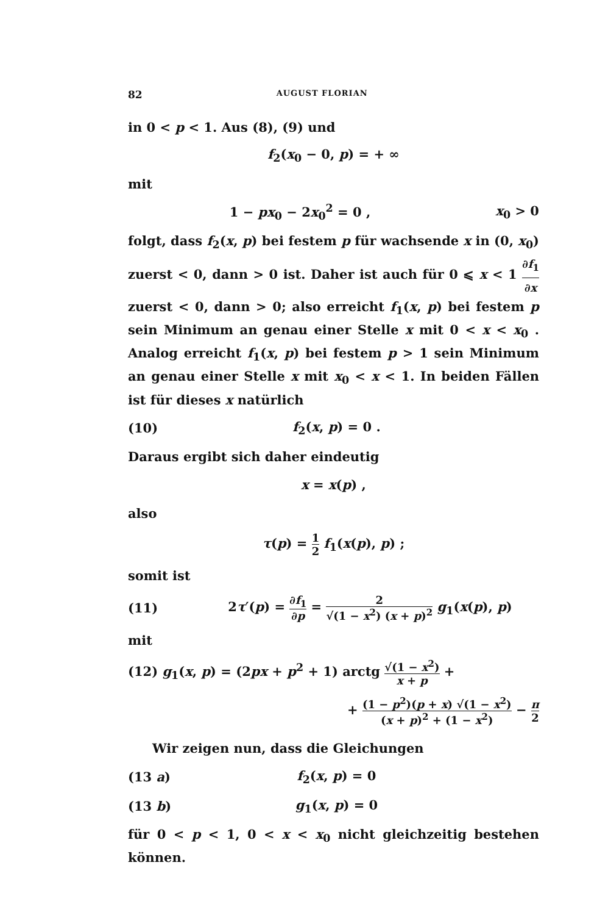82 AUGUST FLORIAN
in 0 < p < 1. Aus (8), (9) und
f<sub>2</sub>(x<sub>0</sub> − 0, p) = + ∞
mit
1 − px<sub>0</sub> − 2x<sub>0</sub><sup>2</sup> = 0 , x<sub>0</sub> > 0
folgt, dass f<sub>2</sub>(x, p) bei festem p für wachsende x in (0, x<sub>0</sub>) zuerst < 0, dann > 0 ist. Daher ist auch für 0 ⩽ x < 1 ∂f<sub>1</sub> ∂x zuerst < 0, dann > 0; also erreicht f<sub>1</sub>(x, p) bei festem p sein Minimum an genau einer Stelle x mit 0 < x < x<sub>0</sub> . Analog erreicht f<sub>1</sub>(x, p) bei festem p > 1 sein Minimum an genau einer Stelle x mit x<sub>0</sub> < x < 1. In beiden Fällen ist für dieses x natürlich
(10) f<sub>2</sub>(x, p) = 0 .
Daraus ergibt sich daher eindeutig
x = x(p) ,
also
τ(p) = 1 2 f<sub>1</sub>(x(p), p) ;
somit ist
(11)
2τ′(p) = ∂f<sub>1</sub> ∂p = 2 √(1 − x<sup>2</sup>) (x + p)<sup>2</sup> g<sub>1</sub>(x(p), p)
mit
(12) g<sub>1</sub>(x, p) = (2px + p<sup>2</sup> + 1) arctg √(1 − x<sup>2</sup>) x + p +
+ (1 − p<sup>2</sup>)(p + x) √(1 − x<sup>2</sup>) (x + p)<sup>2</sup> + (1 − x<sup>2</sup>) − π 2
Wir zeigen nun, dass die Gleichungen
(13 a) f<sub>2</sub>(x, p) = 0
(13 b) g<sub>1</sub>(x, p) = 0
für 0 < p < 1, 0 < x < x<sub>0</sub> nicht gleichzeitig bestehen können.